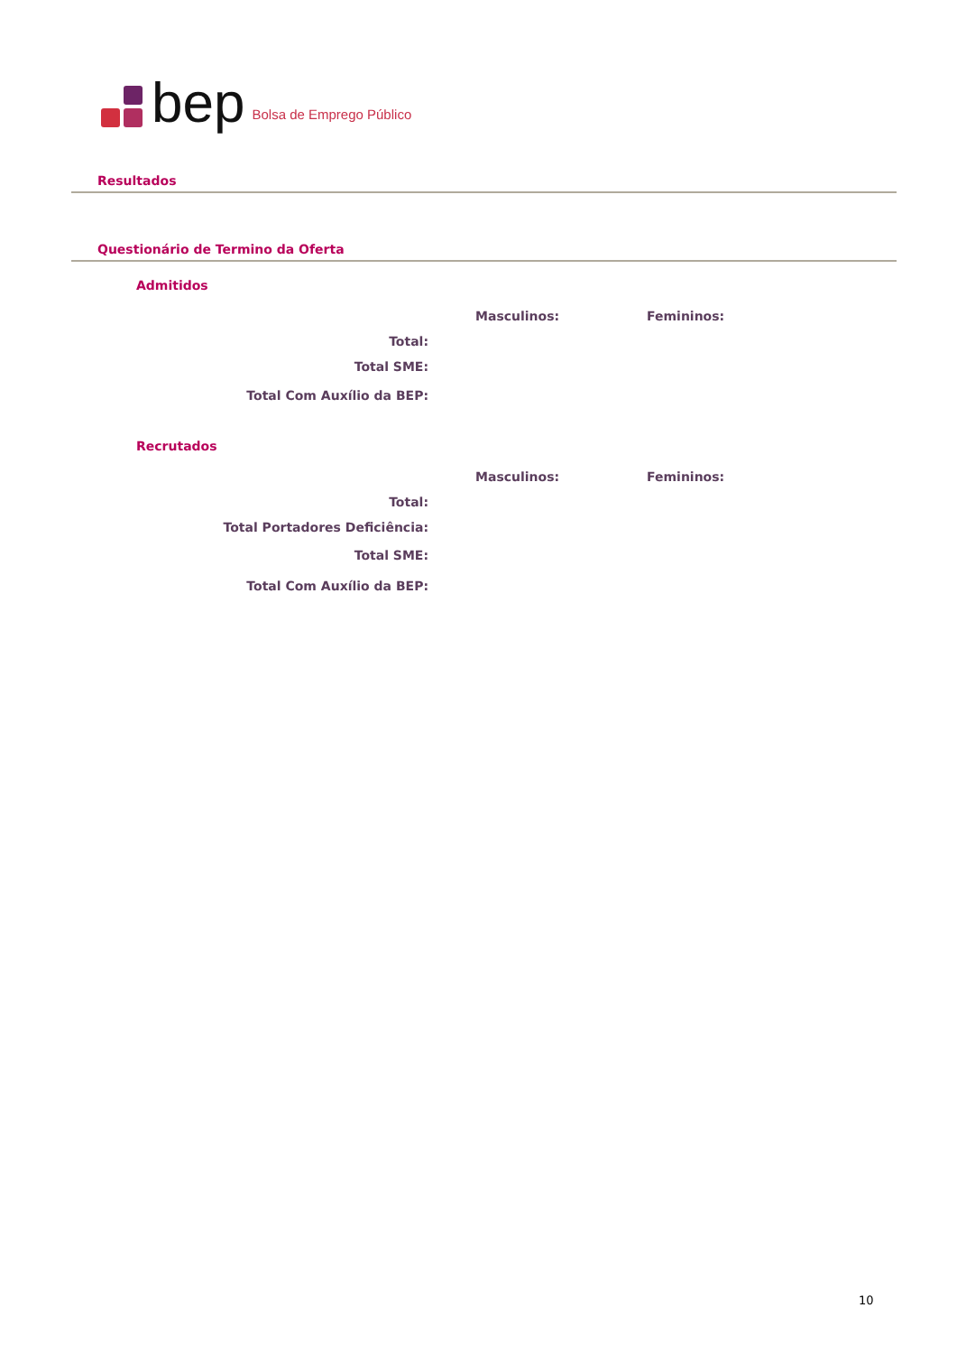bep Bolsa de Emprego Público
Resultados
Questionário de Termino da Oferta
Admitidos
| | | Masculinos: | Femininos: |
| --- | --- | --- | --- |
| Total: | | | |
| Total SME: | | | |
| Total Com Auxílio da BEP: | | | |
Recrutados
| | | Masculinos: | Femininos: |
| --- | --- | --- | --- |
| Total: | | | |
| Total Portadores Deficiência: | | | |
| Total SME: | | | |
| Total Com Auxílio da BEP: | | | |
10